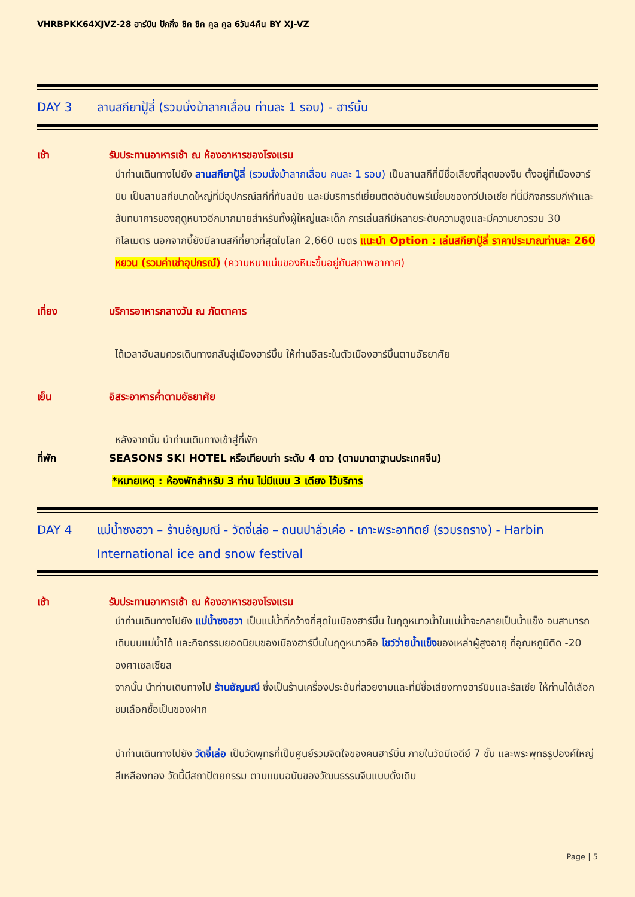VHRBPKK64XJVZ-28 ฮาร์บิน ปักกิ่ง ชิค ชิค คูล คูล 6วัน4คืน BY XJ-VZ
DAY 3 ลานสกียาปู้ลี่ (รวมนั่งม้าลากเลื่อน ท่านละ 1 รอบ) - ฮาร์บิ้น
เช้า รับประทานอาหารเช้า ณ ห้องอาหารของโรงแรม
นำท่านเดินทางไปยัง ลานสกียาปู้ลี่ (รวมนั่งม้าลากเลื่อน คนละ 1 รอบ) เป็นลานสกีที่มีชื่อเสียงที่สุดของจีน ตั้งอยู่ที่เมืองฮาร์บิน เป็นลานสกีขนาดใหญ่ที่มีอุปกรณ์สกีที่ทันสมัย และมีบริการดีเยี่ยมติดอันดับพรีเมี่ยมของทวีปเอเชีย ที่นี่มีกิจกรรมกีฬาและสันทนาการของฤดูหนาวอีกมากมายสำหรับทั้งผู้ใหญ่และเด็ก การเล่นสกีมีหลายระดับความสูงและมีความยาวรวม 30 กิโลเมตร นอกจากนี้ยังมีลานสกีที่ยาวที่สุดในโลก 2,660 เมตร แนะนำ Option : เล่นสกียาปู้ลี่ ราคาประมาณท่านละ 260 หยวน (รวมค่าเช่าอุปกรณ์) (ความหนาแน่นของหิมะขึ้นอยู่กับสภาพอากาศ)
เที่ยง บริการอาหารกลางวัน ณ ภัตตาคาร
ได้เวลาอันสมควรเดินทางกลับสู่เมืองฮาร์บิ้น ให้ท่านอิสระในตัวเมืองฮาร์บิ้นตามอัธยาศัย
เย็น อิสระอาหารค่ำตามอัธยาศัย
หลังจากนั้น นำท่านเดินทางเข้าสู่ที่พัก
ที่พัก SEASONS SKI HOTEL หรือเทียบเท่า ระดับ 4 ดาว (ตามมาตาฐานประเทศจีน)
*หมายเหตุ : ห้องพักสำหรับ 3 ท่าน ไม่มีแบบ 3 เตียง ไว้บริการ
DAY 4 แม่น้ำซงฮวา – ร้านอัญมณี - วัดจี๋เล่อ – ถนนปาลั่วเค่อ - เกาะพระอาทิตย์ (รวมรถราง) - Harbin International ice and snow festival
เช้า รับประทานอาหารเช้า ณ ห้องอาหารของโรงแรม
นำท่านเดินทางไปยัง แม่น้ำซงฮวา เป็นแม่น้ำที่กว้างที่สุดในเมืองฮาร์บิ้น ในฤดูหนาวน้ำในแม่น้ำจะกลายเป็นน้ำแข็ง จนสามารถเดินบนแม่น้ำได้ และกิจกรรมยอดนิยมของเมืองฮาร์บิ้นในฤดูหนาวคือ โชว์ว่ายน้ำแข็งของเหล่าผู้สูงอายุ ที่อุณหภูมิติด -20 องศาเซลเซียส
จากนั้น นำท่านเดินทางไป ร้านอัญมณี ซึ่งเป็นร้านเครื่องประดับที่สวยงามและที่มีชื่อเสียงทางฮาร์บินและรัสเซีย ให้ท่านได้เลือกชมเลือกซื้อเป็นของฝาก
นำท่านเดินทางไปยัง วัดจี๋เล่อ เป็นวัดพุทธที่เป็นศูนย์รวมจิตใจของคนฮาร์บิ้น ภายในวัดมีเจดีย์ 7 ชั้น และพระพุทธรูปองค์ใหญ่สีเหลืองทอง วัดนี้มีสถาปัตยกรรม ตามแบบฉบับของวัฒนธรรมจีนแบบดั้งเดิม
Page | 5